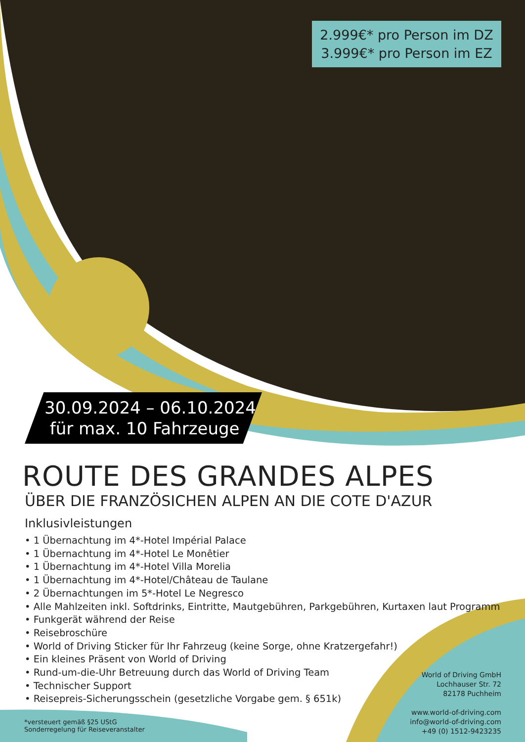2.999€* pro Person im DZ
3.999€* pro Person im EZ
30.09.2024 – 06.10.2024
für max. 10 Fahrzeuge
ROUTE DES GRANDES ALPES
ÜBER DIE FRANZÖSICHEN ALPEN AN DIE COTE D'AZUR
Inklusivleistungen
• 1 Übernachtung im 4*-Hotel Impérial Palace
• 1 Übernachtung im 4*-Hotel Le Monêtier
• 1 Übernachtung im 4*-Hotel Villa Morelia
• 1 Übernachtung im 4*-Hotel/Château de Taulane
• 2 Übernachtungen im 5*-Hotel Le Negresco
• Alle Mahlzeiten inkl. Softdrinks, Eintritte, Mautgebühren, Parkgebühren, Kurtaxen laut Programm
• Funkgerät während der Reise
• Reisebroschüre
• World of Driving Sticker für Ihr Fahrzeug (keine Sorge, ohne Kratzergefahr!)
• Ein kleines Präsent von World of Driving
• Rund-um-die-Uhr Betreuung durch das World of Driving Team
• Technischer Support
• Reisepreis-Sicherungsschein (gesetzliche Vorgabe gem. § 651k)
World of Driving GmbH
Lochhauser Str. 72
82178 Puchheim
www.world-of-driving.com
info@world-of-driving.com
+49 (0) 1512-9423235
*versteuert gemäß §25 UStG
Sonderregelung für Reiseveranstalter